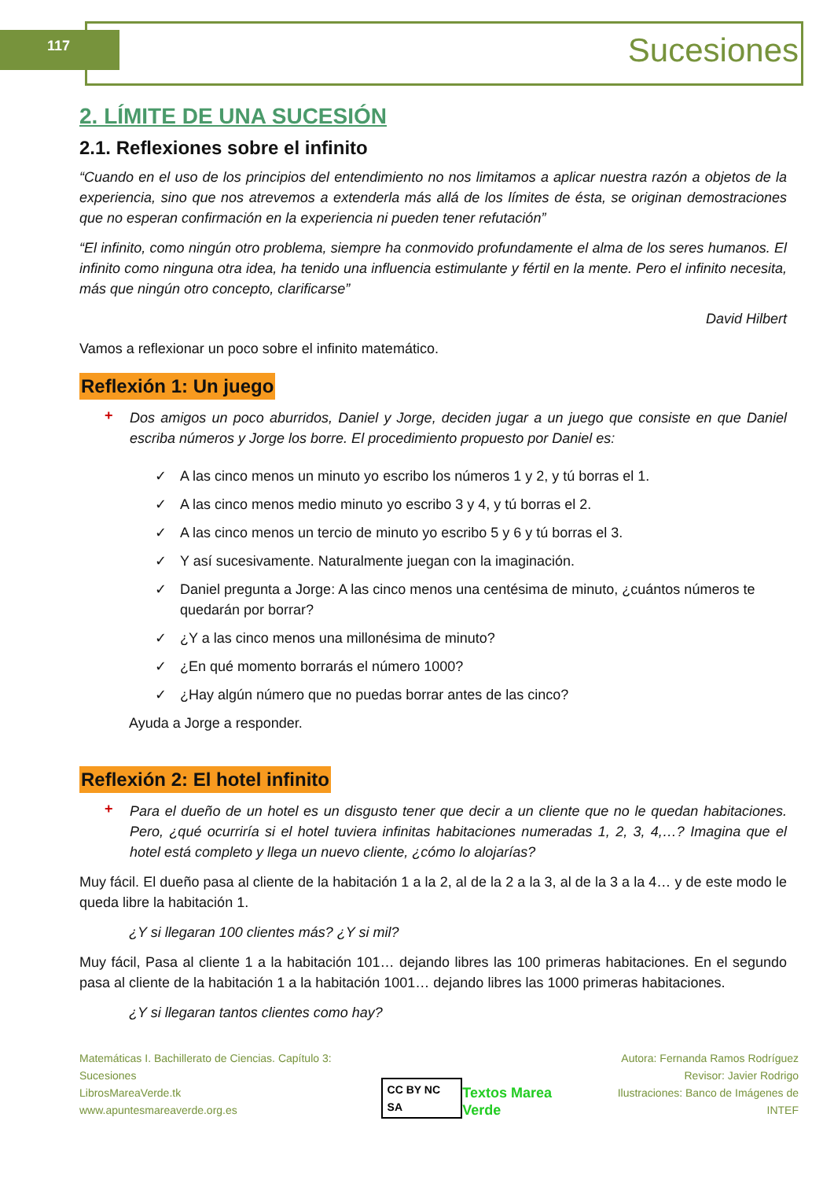117 Sucesiones
2. LÍMITE DE UNA SUCESIÓN
2.1. Reflexiones sobre el infinito
“Cuando en el uso de los principios del entendimiento no nos limitamos a aplicar nuestra razón a objetos de la experiencia, sino que nos atrevemos a extenderla más allá de los límites de ésta, se originan demostraciones que no esperan confirmación en la experiencia ni pueden tener refutación”
“El infinito, como ningún otro problema, siempre ha conmovido profundamente el alma de los seres humanos. El infinito como ninguna otra idea, ha tenido una influencia estimulante y fértil en la mente. Pero el infinito necesita, más que ningún otro concepto, clarificarse”
David Hilbert
Vamos a reflexionar un poco sobre el infinito matemático.
Reflexión 1: Un juego
+
Dos amigos un poco aburridos, Daniel y Jorge, deciden jugar a un juego que consiste en que Daniel escriba números y Jorge los borre. El procedimiento propuesto por Daniel es:
✓ A las cinco menos un minuto yo escribo los números 1 y 2, y tú borras el 1.
✓ A las cinco menos medio minuto yo escribo 3 y 4, y tú borras el 2.
✓ A las cinco menos un tercio de minuto yo escribo 5 y 6 y tú borras el 3.
✓ Y así sucesivamente. Naturalmente juegan con la imaginación.
✓ Daniel pregunta a Jorge: A las cinco menos una centésima de minuto, ¿cuántos números te quedarán por borrar?
✓ ¿Y a las cinco menos una millonésima de minuto?
✓ ¿En qué momento borrarás el número 1000?
✓ ¿Hay algún número que no puedas borrar antes de las cinco?
Ayuda a Jorge a responder.
Reflexión 2: El hotel infinito
+
Para el dueño de un hotel es un disgusto tener que decir a un cliente que no le quedan habitaciones. Pero, ¿qué ocurriría si el hotel tuviera infinitas habitaciones numeradas 1, 2, 3, 4,…? Imagina que el hotel está completo y llega un nuevo cliente, ¿cómo lo alojarías?
Muy fácil. El dueño pasa al cliente de la habitación 1 a la 2, al de la 2 a la 3, al de la 3 a la 4… y de este modo le queda libre la habitación 1.
¿Y si llegaran 100 clientes más? ¿Y si mil?
Muy fácil, Pasa al cliente 1 a la habitación 101… dejando libres las 100 primeras habitaciones. En el segundo pasa al cliente de la habitación 1 a la habitación 1001… dejando libres las 1000 primeras habitaciones.
¿Y si llegaran tantos clientes como hay?
Matemáticas I. Bachillerato de Ciencias. Capítulo 3: Sucesiones
LibrosMareaVerde.tk
www.apuntesmareaverde.org.es
CC BY NC SA
Textos Marea Verde
Autora: Fernanda Ramos Rodríguez
Revisor: Javier Rodrigo
Ilustraciones: Banco de Imágenes de INTEF